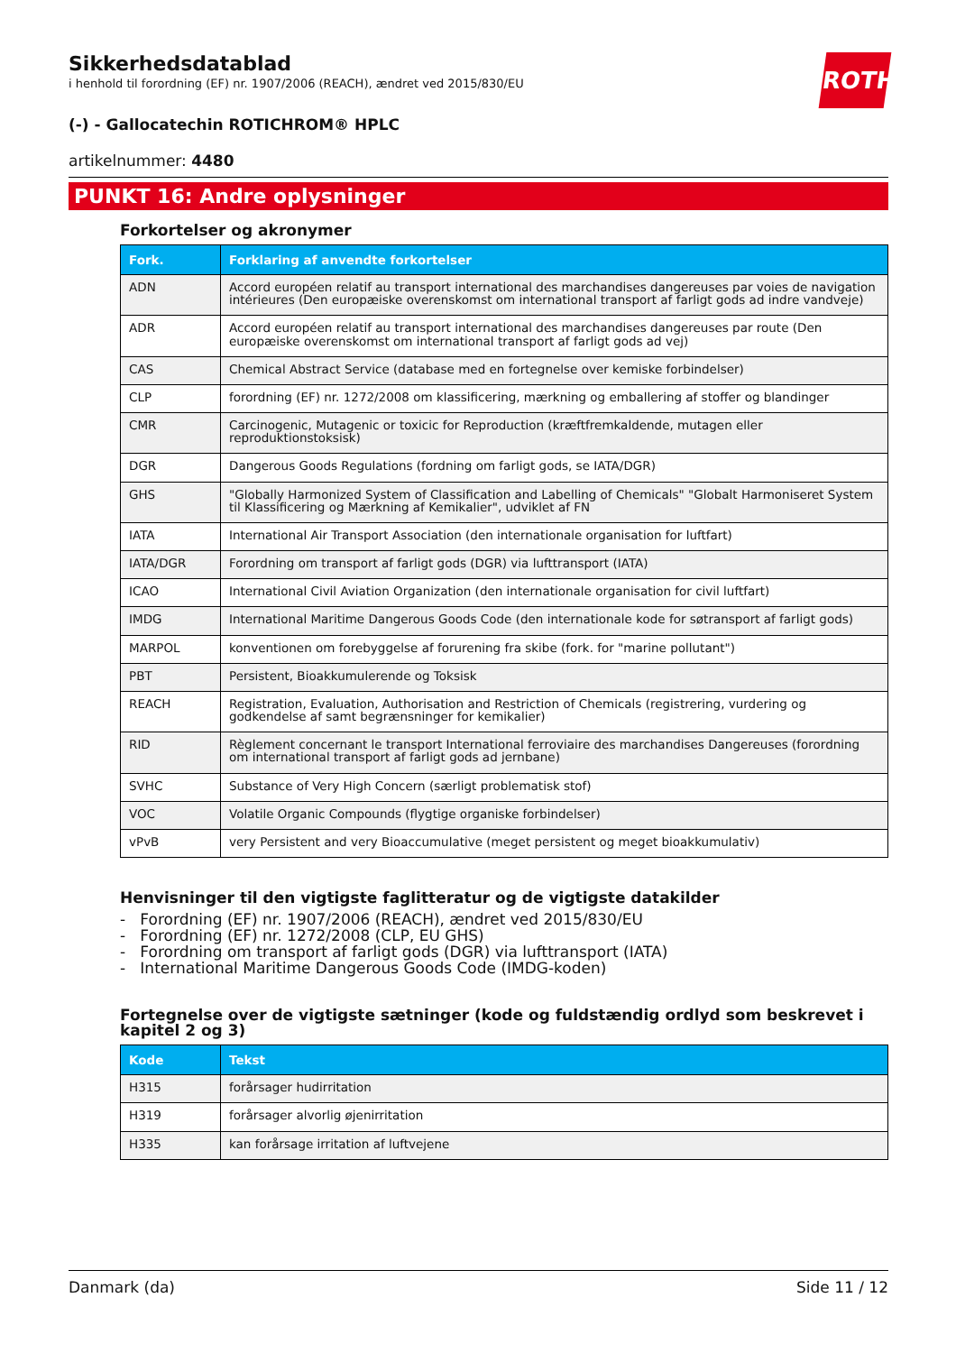ROTH
Sikkerhedsdatablad
i henhold til forordning (EF) nr. 1907/2006 (REACH), ændret ved 2015/830/EU
(-) - Gallocatechin ROTICHROM® HPLC
artikelnummer: 4480
PUNKT 16: Andre oplysninger
Forkortelser og akronymer
| Fork. | Forklaring af anvendte forkortelser |
| --- | --- |
| ADN | Accord européen relatif au transport international des marchandises dangereuses par voies de navigation intérieures (Den europæiske overenskomst om international transport af farligt gods ad indre vandveje) |
| ADR | Accord européen relatif au transport international des marchandises dangereuses par route (Den europæiske overenskomst om international transport af farligt gods ad vej) |
| CAS | Chemical Abstract Service (database med en fortegnelse over kemiske forbindelser) |
| CLP | forordning (EF) nr. 1272/2008 om klassificering, mærkning og emballering af stoffer og blandinger |
| CMR | Carcinogenic, Mutagenic or toxicic for Reproduction (kræftfremkaldende, mutagen eller reproduktionstoksisk) |
| DGR | Dangerous Goods Regulations (fordning om farligt gods, se IATA/DGR) |
| GHS | "Globally Harmonized System of Classification and Labelling of Chemicals" "Globalt Harmoniseret System til Klassificering og Mærkning af Kemikalier", udviklet af FN |
| IATA | International Air Transport Association (den internationale organisation for luftfart) |
| IATA/DGR | Forordning om transport af farligt gods (DGR) via lufttransport (IATA) |
| ICAO | International Civil Aviation Organization (den internationale organisation for civil luftfart) |
| IMDG | International Maritime Dangerous Goods Code (den internationale kode for søtransport af farligt gods) |
| MARPOL | konventionen om forebyggelse af forurening fra skibe (fork. for "marine pollutant") |
| PBT | Persistent, Bioakkumulerende og Toksisk |
| REACH | Registration, Evaluation, Authorisation and Restriction of Chemicals (registrering, vurdering og godkendelse af samt begrænsninger for kemikalier) |
| RID | Règlement concernant le transport International ferroviaire des marchandises Dangereuses (forordning om international transport af farligt gods ad jernbane) |
| SVHC | Substance of Very High Concern (særligt problematisk stof) |
| VOC | Volatile Organic Compounds (flygtige organiske forbindelser) |
| vPvB | very Persistent and very Bioaccumulative (meget persistent og meget bioakkumulativ) |
Henvisninger til den vigtigste faglitteratur og de vigtigste datakilder
- Forordning (EF) nr. 1907/2006 (REACH), ændret ved 2015/830/EU
- Forordning (EF) nr. 1272/2008 (CLP, EU GHS)
- Forordning om transport af farligt gods (DGR) via lufttransport (IATA)
- International Maritime Dangerous Goods Code (IMDG-koden)
Fortegnelse over de vigtigste sætninger (kode og fuldstændig ordlyd som beskrevet i kapitel 2 og 3)
| Kode | Tekst |
| --- | --- |
| H315 | forårsager hudirritation |
| H319 | forårsager alvorlig øjenirritation |
| H335 | kan forårsage irritation af luftvejene |
Danmark (da) Side 11 / 12